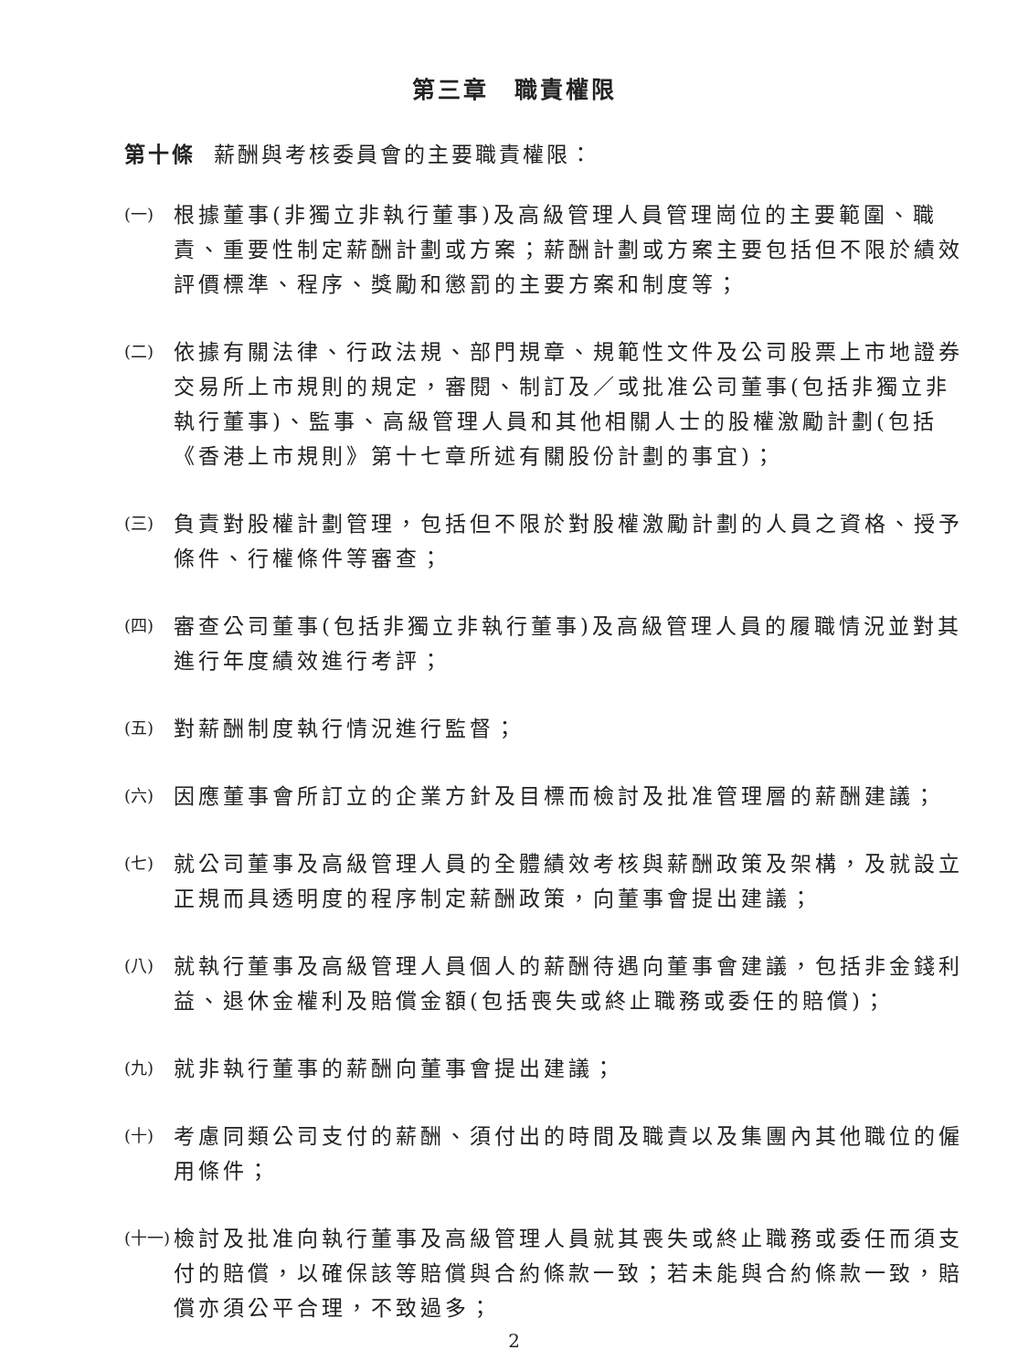第三章　職責權限
第十條 薪酬與考核委員會的主要職責權限：
(一) 根據董事(非獨立非執行董事)及高級管理人員管理崗位的主要範圍、職責、重要性制定薪酬計劃或方案；薪酬計劃或方案主要包括但不限於績效評價標準、程序、獎勵和懲罰的主要方案和制度等；
(二) 依據有關法律、行政法規、部門規章、規範性文件及公司股票上市地證券交易所上市規則的規定，審閱、制訂及／或批准公司董事(包括非獨立非執行董事)、監事、高級管理人員和其他相關人士的股權激勵計劃(包括《香港上市規則》第十七章所述有關股份計劃的事宜)；
(三) 負責對股權計劃管理，包括但不限於對股權激勵計劃的人員之資格、授予條件、行權條件等審查；
(四) 審查公司董事(包括非獨立非執行董事)及高級管理人員的履職情況並對其進行年度績效進行考評；
(五) 對薪酬制度執行情況進行監督；
(六) 因應董事會所訂立的企業方針及目標而檢討及批准管理層的薪酬建議；
(七) 就公司董事及高級管理人員的全體績效考核與薪酬政策及架構，及就設立正規而具透明度的程序制定薪酬政策，向董事會提出建議；
(八) 就執行董事及高級管理人員個人的薪酬待遇向董事會建議，包括非金錢利益、退休金權利及賠償金額(包括喪失或終止職務或委任的賠償)；
(九) 就非執行董事的薪酬向董事會提出建議；
(十) 考慮同類公司支付的薪酬、須付出的時間及職責以及集團內其他職位的僱用條件；
(十一) 檢討及批准向執行董事及高級管理人員就其喪失或終止職務或委任而須支付的賠償，以確保該等賠償與合約條款一致；若未能與合約條款一致，賠償亦須公平合理，不致過多；
2